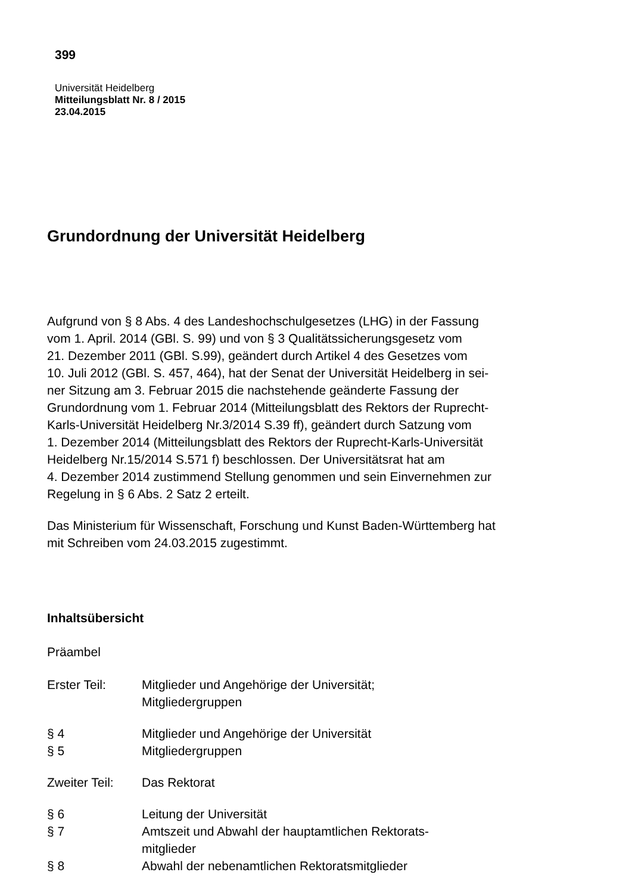399
Universität Heidelberg
Mitteilungsblatt Nr. 8 / 2015
23.04.2015
Grundordnung der Universität Heidelberg
Aufgrund von § 8 Abs. 4 des Landeshochschulgesetzes (LHG) in der Fassung
vom 1. April. 2014 (GBl. S. 99) und von § 3 Qualitätssicherungsgesetz vom
21. Dezember 2011 (GBl. S.99), geändert durch Artikel 4 des Gesetzes vom
10. Juli 2012 (GBl. S. 457, 464), hat der Senat der Universität Heidelberg in sei-
ner Sitzung am 3. Februar 2015 die nachstehende geänderte Fassung der
Grundordnung vom 1. Februar 2014 (Mitteilungsblatt des Rektors der Ruprecht-
Karls-Universität Heidelberg Nr.3/2014 S.39 ff), geändert durch Satzung vom
1. Dezember 2014 (Mitteilungsblatt des Rektors der Ruprecht-Karls-Universität
Heidelberg Nr.15/2014 S.571 f) beschlossen. Der Universitätsrat hat am
4. Dezember 2014 zustimmend Stellung genommen und sein Einvernehmen zur
Regelung in § 6 Abs. 2 Satz 2 erteilt.
Das Ministerium für Wissenschaft, Forschung und Kunst Baden-Württemberg hat
mit Schreiben vom 24.03.2015 zugestimmt.
Inhaltsübersicht
Präambel
| Erster Teil: | Mitglieder und Angehörige der Universität; Mitgliedergruppen |
| § 4 | Mitglieder und Angehörige der Universität |
| § 5 | Mitgliedergruppen |
| Zweiter Teil: | Das Rektorat |
| § 6 | Leitung der Universität |
| § 7 | Amtszeit und Abwahl der hauptamtlichen Rektorats- mitglieder |
| § 8 | Abwahl der nebenamtlichen Rektoratsmitglieder |